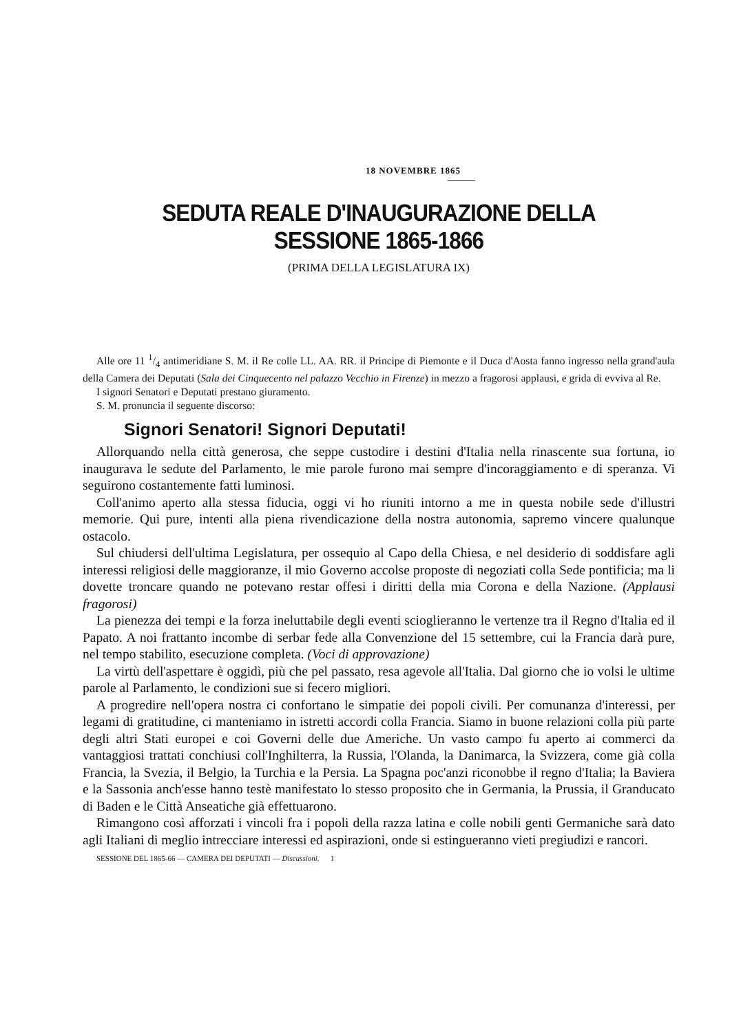18 NOVEMBRE 1865
SEDUTA REALE D'INAUGURAZIONE DELLA SESSIONE 1865-1866
(PRIMA DELLA LEGISLATURA IX)
Alle ore 11 1/4 antimeridiane S. M. il Re colle LL. AA. RR. il Principe di Piemonte e il Duca d'Aosta fanno ingresso nella grand'aula della Camera dei Deputati (Sala dei Cinquecento nel palazzo Vecchio in Firenze) in mezzo a fragorosi applausi, e grida di evviva al Re.
I signori Senatori e Deputati prestano giuramento.
S. M. pronuncia il seguente discorso:
Signori Senatori! Signori Deputati!
Allorquando nella città generosa, che seppe custodire i destini d'Italia nella rinascente sua fortuna, io inaugurava le sedute del Parlamento, le mie parole furono mai sempre d'incoraggiamento e di speranza. Vi seguirono costantemente fatti luminosi.
Coll'animo aperto alla stessa fiducia, oggi vi ho riuniti intorno a me in questa nobile sede d'illustri memorie. Qui pure, intenti alla piena rivendicazione della nostra autonomia, sapremo vincere qualunque ostacolo.
Sul chiudersi dell'ultima Legislatura, per ossequio al Capo della Chiesa, e nel desiderio di soddisfare agli interessi religiosi delle maggioranze, il mio Governo accolse proposte di negoziati colla Sede pontificia; ma li dovette troncare quando ne potevano restar offesi i diritti della mia Corona e della Nazione. (Applausi fragorosi)
La pienezza dei tempi e la forza ineluttabile degli eventi scioglieranno le vertenze tra il Regno d'Italia ed il Papato. A noi frattanto incombe di serbar fede alla Convenzione del 15 settembre, cui la Francia darà pure, nel tempo stabilito, esecuzione completa. (Voci di approvazione)
La virtù dell'aspettare è oggidì, più che pel passato, resa agevole all'Italia. Dal giorno che io volsi le ultime parole al Parlamento, le condizioni sue si fecero migliori.
A progredire nell'opera nostra ci confortano le simpatie dei popoli civili. Per comunanza d'interessi, per legami di gratitudine, ci manteniamo in istretti accordi colla Francia. Siamo in buone relazioni colla più parte degli altri Stati europei e coi Governi delle due Americhe. Un vasto campo fu aperto ai commerci da vantaggiosi trattati conchiusi coll'Inghilterra, la Russia, l'Olanda, la Danimarca, la Svizzera, come già colla Francia, la Svezia, il Belgio, la Turchia e la Persia. La Spagna poc'anzi riconobbe il regno d'Italia; la Baviera e la Sassonia anch'esse hanno testè manifestato lo stesso proposito che in Germania, la Prussia, il Granducato di Baden e le Città Anseatiche già effettuarono.
Rimangono così afforzati i vincoli fra i popoli della razza latina e colle nobili genti Germaniche sarà dato agli Italiani di meglio intrecciare interessi ed aspirazioni, onde si estingueranno vieti pregiudizi e rancori.
SESSIONE DEL 1865-66 — CAMERA DEI DEPUTATI — Discussioni. 1